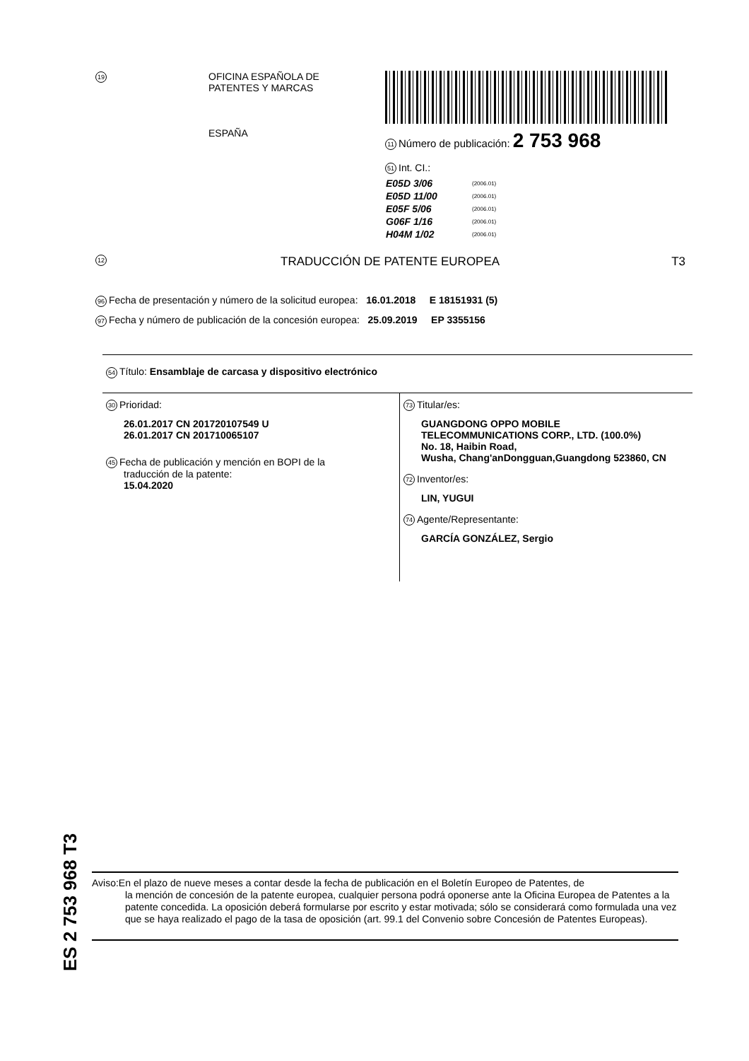19
OFICINA ESPAÑOLA DE
PATENTES Y MARCAS
ESPAÑA
11 Número de publicación: 2 753 968
51 Int. CI.:
| E05D 3/06 | (2006.01) |
| E05D 11/00 | (2006.01) |
| E05F 5/06 | (2006.01) |
| G06F 1/16 | (2006.01) |
| H04M 1/02 | (2006.01) |
12 TRADUCCIÓN DE PATENTE EUROPEA T3
96 Fecha de presentación y número de la solicitud europea: 16.01.2018 E 18151931 (5)
97 Fecha y número de publicación de la concesión europea: 25.09.2019 EP 3355156
54 Título: Ensamblaje de carcasa y dispositivo electrónico
30 Prioridad:
26.01.2017 CN 201720107549 U
26.01.2017 CN 201710065107
45 Fecha de publicación y mención en BOPI de la
traducción de la patente:
15.04.2020
73 Titular/es:
GUANGDONG OPPO MOBILE
TELECOMMUNICATIONS CORP., LTD. (100.0%)
No. 18, Haibin Road,
Wusha, Chang'anDongguan,Guangdong 523860, CN
72 Inventor/es:
LIN, YUGUI
74 Agente/Representante:
GARCÍA GONZÁLEZ, Sergio
ES 2 753 968 T3
Aviso:En el plazo de nueve meses a contar desde la fecha de publicación en el Boletín Europeo de Patentes, de
la mención de concesión de la patente europea, cualquier persona podrá oponerse ante la Oficina Europea de Patentes a la patente concedida. La oposición deberá formularse por escrito y estar motivada; sólo se considerará como formulada una vez que se haya realizado el pago de la tasa de oposición (art. 99.1 del Convenio sobre Concesión de Patentes Europeas).